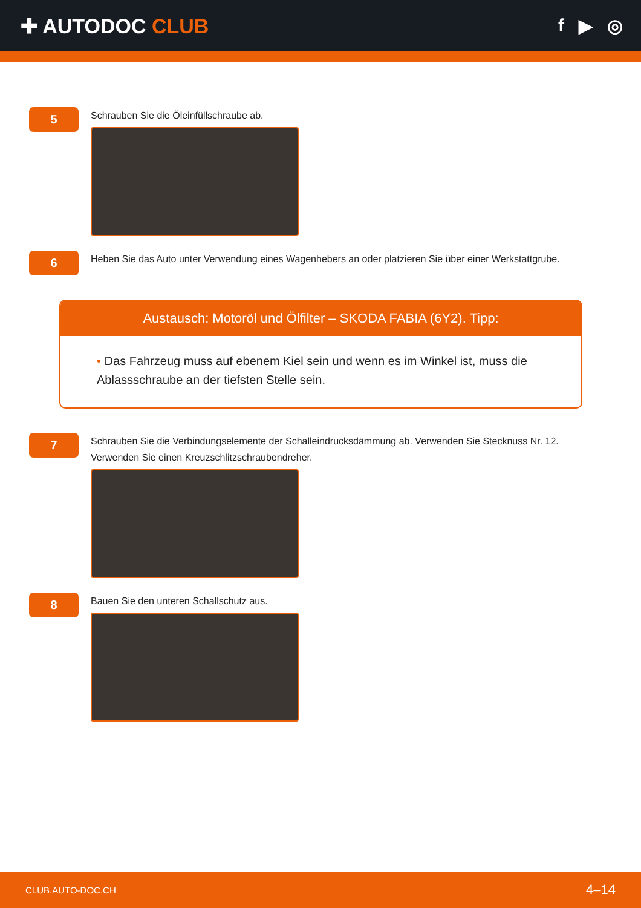✚ AUTODOC CLUB f ▶ ◎
5
Schrauben Sie die Öleinfüllschraube ab.
6
Heben Sie das Auto unter Verwendung eines Wagenhebers an oder platzieren Sie über einer Werkstattgrube.
Austausch: Motoröl und Ölfilter – SKODA FABIA (6Y2). Tipp:
• Das Fahrzeug muss auf ebenem Kiel sein und wenn es im Winkel ist, muss die Ablassschraube an der tiefsten Stelle sein.
7
Schrauben Sie die Verbindungselemente der Schalleindrucksdämmung ab. Verwenden Sie Stecknuss Nr. 12.
Verwenden Sie einen Kreuzschlitzschraubendreher.
8
Bauen Sie den unteren Schallschutz aus.
CLUB.AUTO-DOC.CH 4–14